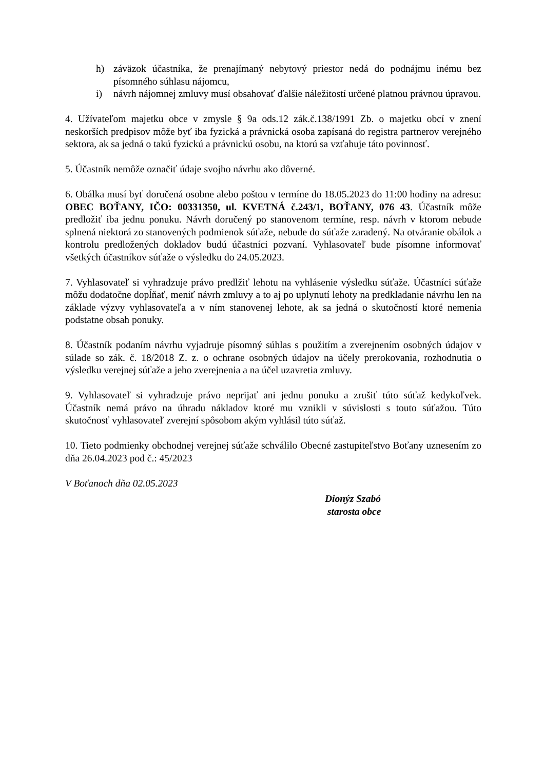h) záväzok účastníka, že prenajímaný nebytový priestor nedá do podnájmu inému bez písomného súhlasu nájomcu,
i) návrh nájomnej zmluvy musí obsahovať ďalšie náležitostí určené platnou právnou úpravou.
4. Užívateľom majetku obce v zmysle § 9a ods.12 zák.č.138/1991 Zb. o majetku obcí v znení neskorších predpisov môže byť iba fyzická a právnická osoba zapísaná do registra partnerov verejného sektora, ak sa jedná o takú fyzickú a právnickú osobu, na ktorú sa vzťahuje táto povinnosť.
5. Účastník nemôže označiť údaje svojho návrhu ako dôverné.
6. Obálka musí byť doručená osobne alebo poštou v termíne do 18.05.2023 do 11:00 hodiny na adresu: OBEC BOŤANY, IČO: 00331350, ul. KVETNÁ č.243/1, BOŤANY, 076 43. Účastník môže predložiť iba jednu ponuku. Návrh doručený po stanovenom termíne, resp. návrh v ktorom nebude splnená niektorá zo stanovených podmienok súťaže, nebude do súťaže zaradený. Na otváranie obálok a kontrolu predložených dokladov budú účastníci pozvaní. Vyhlasovateľ bude písomne informovať všetkých účastníkov súťaže o výsledku do 24.05.2023.
7. Vyhlasovateľ si vyhradzuje právo predlžiť lehotu na vyhlásenie výsledku súťaže. Účastníci súťaže môžu dodatočne dopĺňať, meniť návrh zmluvy a to aj po uplynutí lehoty na predkladanie návrhu len na základe výzvy vyhlasovateľa a v ním stanovenej lehote, ak sa jedná o skutočností ktoré nemenia podstatne obsah ponuky.
8. Účastník podaním návrhu vyjadruje písomný súhlas s použitím a zverejnením osobných údajov v súlade so zák. č. 18/2018 Z. z. o ochrane osobných údajov na účely prerokovania, rozhodnutia o výsledku verejnej súťaže a jeho zverejnenia a na účel uzavretia zmluvy.
9. Vyhlasovateľ si vyhradzuje právo neprijať ani jednu ponuku a zrušiť túto súťaž kedykoľvek. Účastník nemá právo na úhradu nákladov ktoré mu vznikli v súvislosti s touto súťažou. Túto skutočnosť vyhlasovateľ zverejní spôsobom akým vyhlásil túto súťaž.
10. Tieto podmienky obchodnej verejnej súťaže schválilo Obecné zastupiteľstvo Boťany uznesením zo dňa 26.04.2023 pod č.: 45/2023
V Boťanoch dňa 02.05.2023
Dionýz Szabó
starosta obce